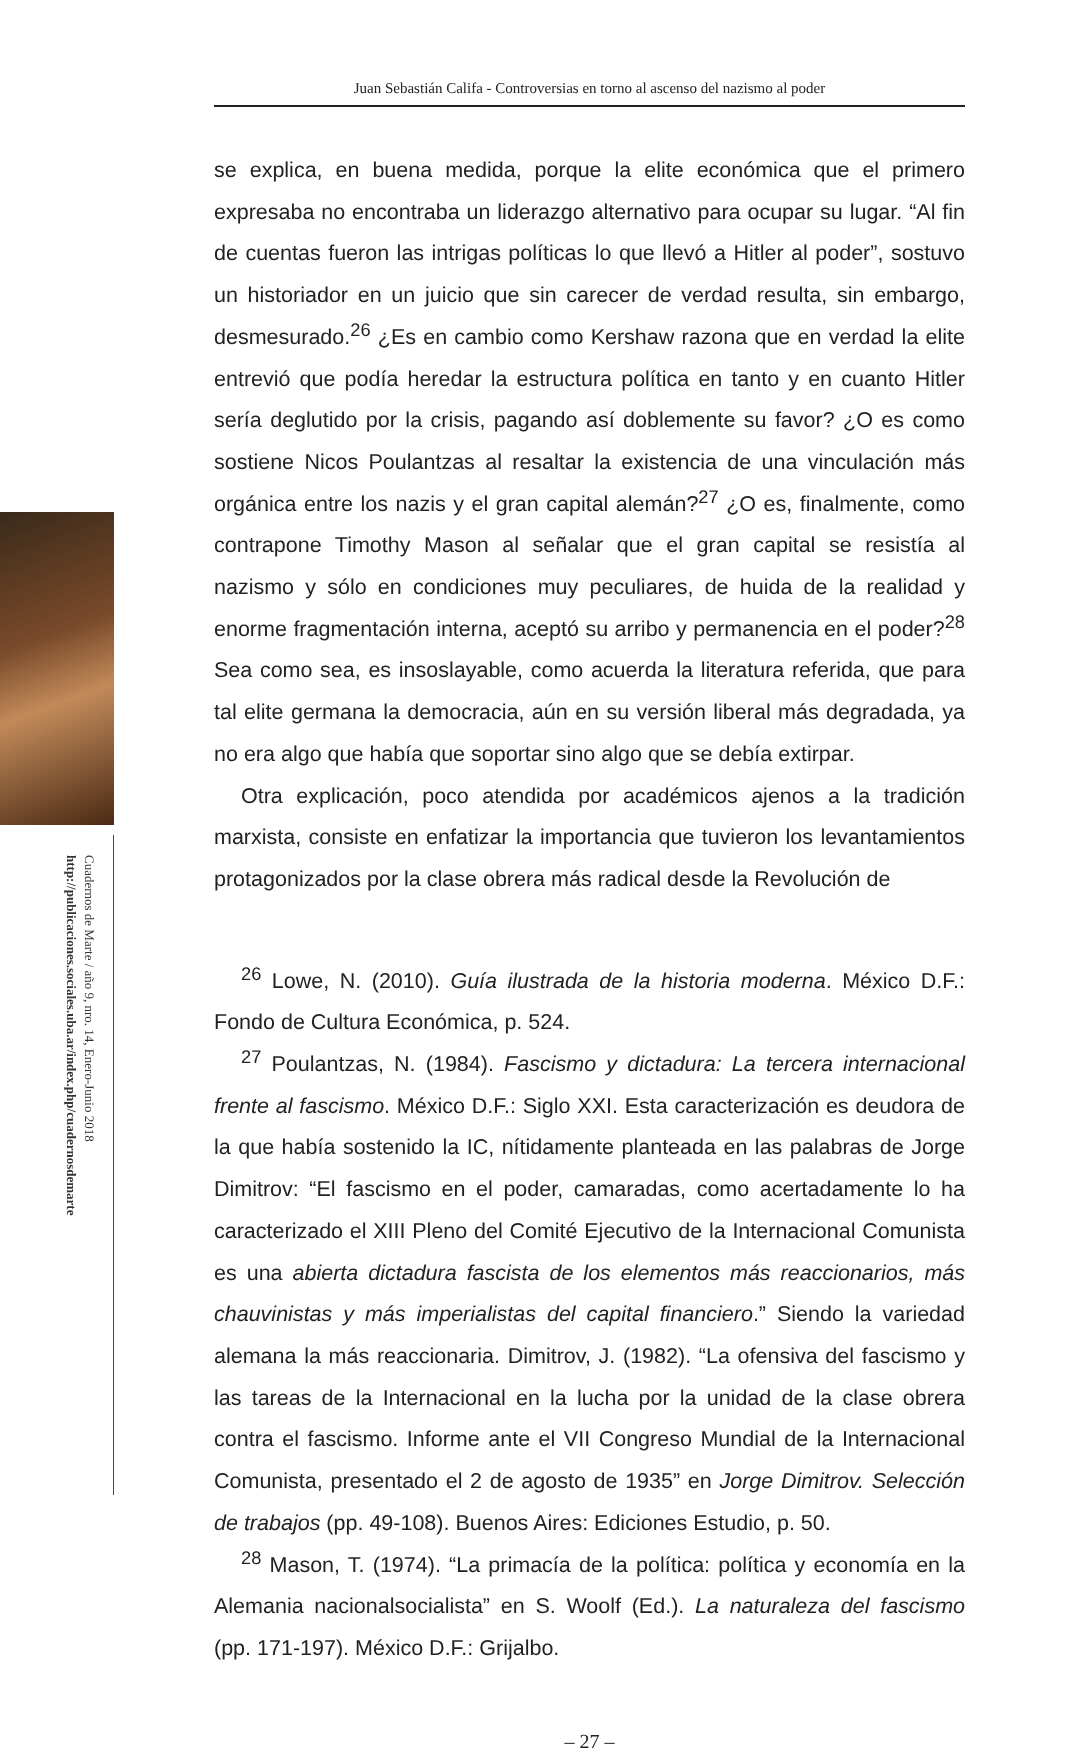Juan Sebastián Califa - Controversias en torno al ascenso del nazismo al poder
Cuadernos de Marte / año 9, nro. 14, Enero-Junio 2018
http://publicaciones.sociales.uba.ar/index.php/cuadernosdemarte
se explica, en buena medida, porque la elite económica que el primero expresaba no encontraba un liderazgo alternativo para ocupar su lugar. “Al fin de cuentas fueron las intrigas políticas lo que llevó a Hitler al poder”, sostuvo un historiador en un juicio que sin carecer de verdad resulta, sin embargo, desmesurado.<sup>26</sup> ¿Es en cambio como Kershaw razona que en verdad la elite entrevió que podía heredar la estructura política en tanto y en cuanto Hitler sería deglutido por la crisis, pagando así doblemente su favor? ¿O es como sostiene Nicos Poulantzas al resaltar la existencia de una vinculación más orgánica entre los nazis y el gran capital alemán?<sup>27</sup> ¿O es, finalmente, como contrapone Timothy Mason al señalar que el gran capital se resistía al nazismo y sólo en condiciones muy peculiares, de huida de la realidad y enorme fragmentación interna, aceptó su arribo y permanencia en el poder?<sup>28</sup> Sea como sea, es insoslayable, como acuerda la literatura referida, que para tal elite germana la democracia, aún en su versión liberal más degradada, ya no era algo que había que soportar sino algo que se debía extirpar.
Otra explicación, poco atendida por académicos ajenos a la tradición marxista, consiste en enfatizar la importancia que tuvieron los levantamientos protagonizados por la clase obrera más radical desde la Revolución de
<sup>26</sup> Lowe, N. (2010). Guía ilustrada de la historia moderna. México D.F.: Fondo de Cultura Económica, p. 524.
<sup>27</sup> Poulantzas, N. (1984). Fascismo y dictadura: La tercera internacional frente al fascismo. México D.F.: Siglo XXI. Esta caracterización es deudora de la que había sostenido la IC, nítidamente planteada en las palabras de Jorge Dimitrov: “El fascismo en el poder, camaradas, como acertadamente lo ha caracterizado el XIII Pleno del Comité Ejecutivo de la Internacional Comunista es una abierta dictadura fascista de los elementos más reaccionarios, más chauvinistas y más imperialistas del capital financiero.” Siendo la variedad alemana la más reaccionaria. Dimitrov, J. (1982). “La ofensiva del fascismo y las tareas de la Internacional en la lucha por la unidad de la clase obrera contra el fascismo. Informe ante el VII Congreso Mundial de la Internacional Comunista, presentado el 2 de agosto de 1935” en Jorge Dimitrov. Selección de trabajos (pp. 49-108). Buenos Aires: Ediciones Estudio, p. 50.
<sup>28</sup> Mason, T. (1974). “La primacía de la política: política y economía en la Alemania nacionalsocialista” en S. Woolf (Ed.). La naturaleza del fascismo (pp. 171-197). México D.F.: Grijalbo.
– 27 –